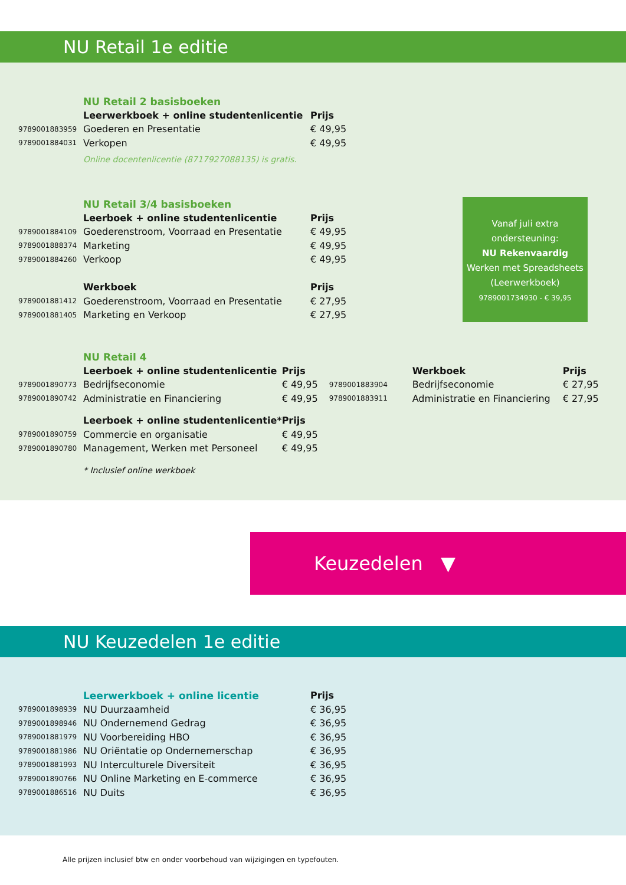NU Retail 1e editie
| | NU Retail 2 basisboeken | |
| | Leerwerkboek + online studentenlicentie | Prijs |
| 9789001883959 | Goederen en Presentatie | € 49,95 |
| 9789001884031 | Verkopen | € 49,95 |
| | Online docentenlicentie (8717927088135) is gratis. | |
| | NU Retail 3/4 basisboeken | |
| | Leerboek + online studentenlicentie | Prijs |
| 9789001884109 | Goederenstroom, Voorraad en Presentatie | € 49,95 |
| 9789001888374 | Marketing | € 49,95 |
| 9789001884260 | Verkoop | € 49,95 |
| | Werkboek | Prijs |
| 9789001881412 | Goederenstroom, Voorraad en Presentatie | € 27,95 |
| 9789001881405 | Marketing en Verkoop | € 27,95 |
Vanaf juli extra
ondersteuning:
NU Rekenvaardig
Werken met Spreadsheets
(Leerwerkboek)
9789001734930 - € 39,95
| | NU Retail 4 | | | | |
| | Leerboek + online studentenlicentie | Prijs | | Werkboek | Prijs |
| 9789001890773 | Bedrijfseconomie | € 49,95 | 9789001883904 | Bedrijfseconomie | € 27,95 |
| 9789001890742 | Administratie en Financiering | € 49,95 | 9789001883911 | Administratie en Financiering | € 27,95 |
| | Leerboek + online studentenlicentie* | Prijs | | | |
| 9789001890759 | Commercie en organisatie | € 49,95 | | | |
| 9789001890780 | Management, Werken met Personeel | € 49,95 | | | |
| | * Inclusief online werkboek | | | | |
Keuzedelen ▼
NU Keuzedelen 1e editie
| | Leerwerkboek + online licentie | Prijs |
| 9789001898939 | NU Duurzaamheid | € 36,95 |
| 9789001898946 | NU Ondernemend Gedrag | € 36,95 |
| 9789001881979 | NU Voorbereiding HBO | € 36,95 |
| 9789001881986 | NU Oriëntatie op Ondernemerschap | € 36,95 |
| 9789001881993 | NU Interculturele Diversiteit | € 36,95 |
| 9789001890766 | NU Online Marketing en E-commerce | € 36,95 |
| 9789001886516 | NU Duits | € 36,95 |
Alle prijzen inclusief btw en onder voorbehoud van wijzigingen en typefouten.